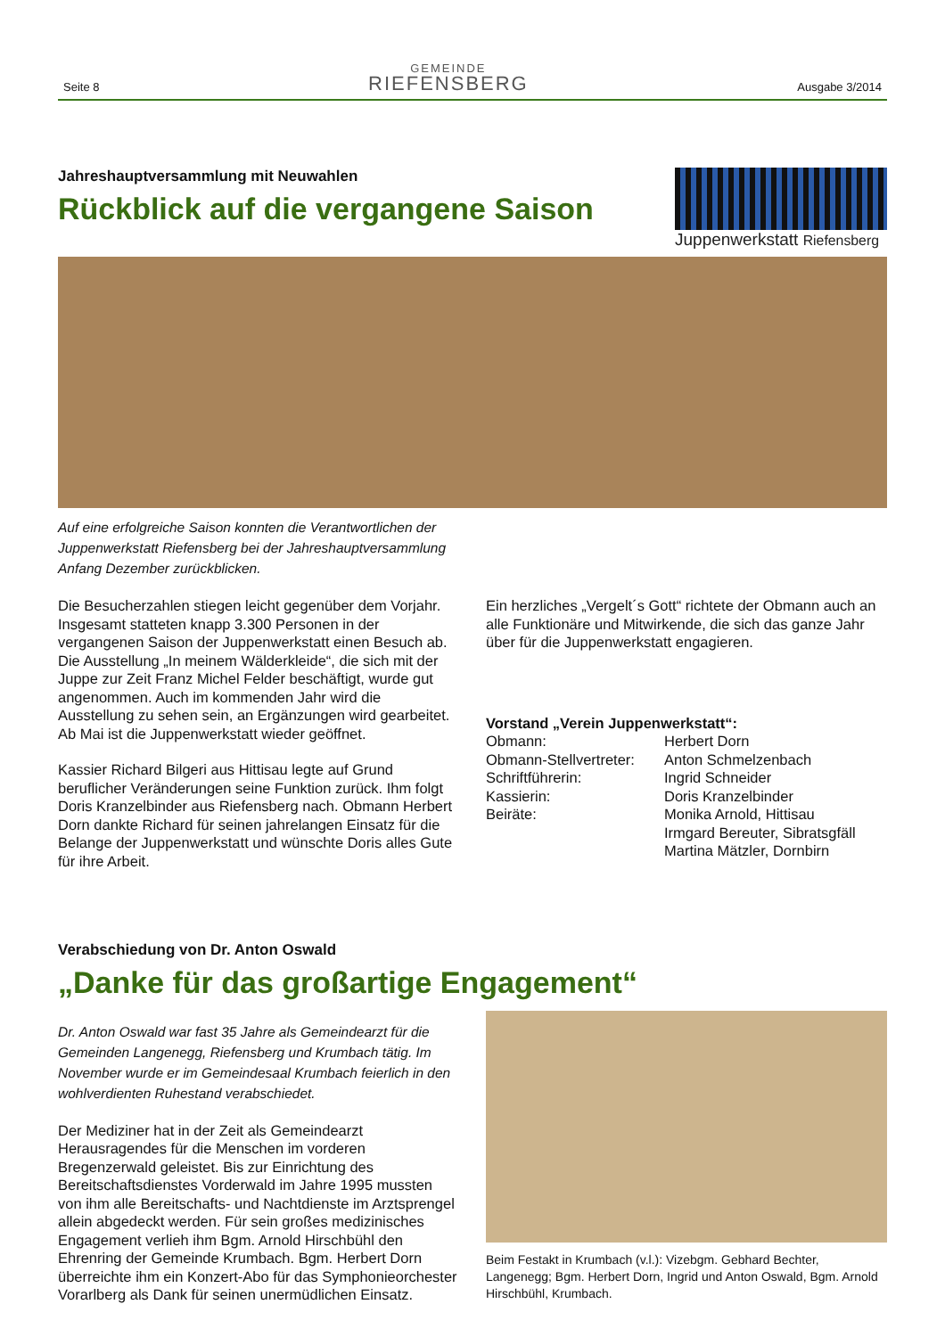Seite 8
GEMEINDE
RIEFENSBERG
Ausgabe 3/2014
Jahreshauptversammlung mit Neuwahlen
Rückblick auf die vergangene Saison
Juppenwerkstatt Riefensberg
Auf eine erfolgreiche Saison konnten die Verantwortlichen der Juppenwerkstatt Riefensberg bei der Jahreshauptversammlung Anfang Dezember zurückblicken.
Die Besucherzahlen stiegen leicht gegenüber dem Vorjahr. Insgesamt statteten knapp 3.300 Personen in der vergangenen Saison der Juppenwerkstatt einen Besuch ab. Die Ausstellung „In meinem Wälderkleide“, die sich mit der Juppe zur Zeit Franz Michel Felder beschäftigt, wurde gut angenommen. Auch im kommenden Jahr wird die Ausstellung zu sehen sein, an Ergänzungen wird gearbeitet. Ab Mai ist die Juppenwerkstatt wieder geöffnet.
Kassier Richard Bilgeri aus Hittisau legte auf Grund beruflicher Veränderungen seine Funktion zurück. Ihm folgt Doris Kranzelbinder aus Riefensberg nach. Obmann Herbert Dorn dankte Richard für seinen jahrelangen Einsatz für die Belange der Juppenwerkstatt und wünschte Doris alles Gute für ihre Arbeit.
Ein herzliches „Vergelt´s Gott“ richtete der Obmann auch an alle Funktionäre und Mitwirkende, die sich das ganze Jahr über für die Juppenwerkstatt engagieren.
Vorstand „Verein Juppenwerkstatt“:
| Obmann: | Herbert Dorn |
| Obmann-Stellvertreter: | Anton Schmelzenbach |
| Schriftführerin: | Ingrid Schneider |
| Kassierin: | Doris Kranzelbinder |
| Beiräte: | Monika Arnold, Hittisau Irmgard Bereuter, Sibratsgfäll Martina Mätzler, Dornbirn |
Verabschiedung von Dr. Anton Oswald
„Danke für das großartige Engagement“
Dr. Anton Oswald war fast 35 Jahre als Gemeindearzt für die Gemeinden Langenegg, Riefensberg und Krumbach tätig. Im November wurde er im Gemeindesaal Krumbach feierlich in den wohlverdienten Ruhestand verabschiedet.
Der Mediziner hat in der Zeit als Gemeindearzt Herausragendes für die Menschen im vorderen Bregenzerwald geleistet. Bis zur Einrichtung des Bereitschaftsdienstes Vorderwald im Jahre 1995 mussten von ihm alle Bereitschafts- und Nachtdienste im Arztsprengel allein abgedeckt werden. Für sein großes medizinisches Engagement verlieh ihm Bgm. Arnold Hirschbühl den Ehrenring der Gemeinde Krumbach. Bgm. Herbert Dorn überreichte ihm ein Konzert-Abo für das Symphonieorchester Vorarlberg als Dank für seinen unermüdlichen Einsatz.
Beim Festakt in Krumbach (v.l.): Vizebgm. Gebhard Bechter, Langenegg; Bgm. Herbert Dorn, Ingrid und Anton Oswald, Bgm. Arnold Hirschbühl, Krumbach.